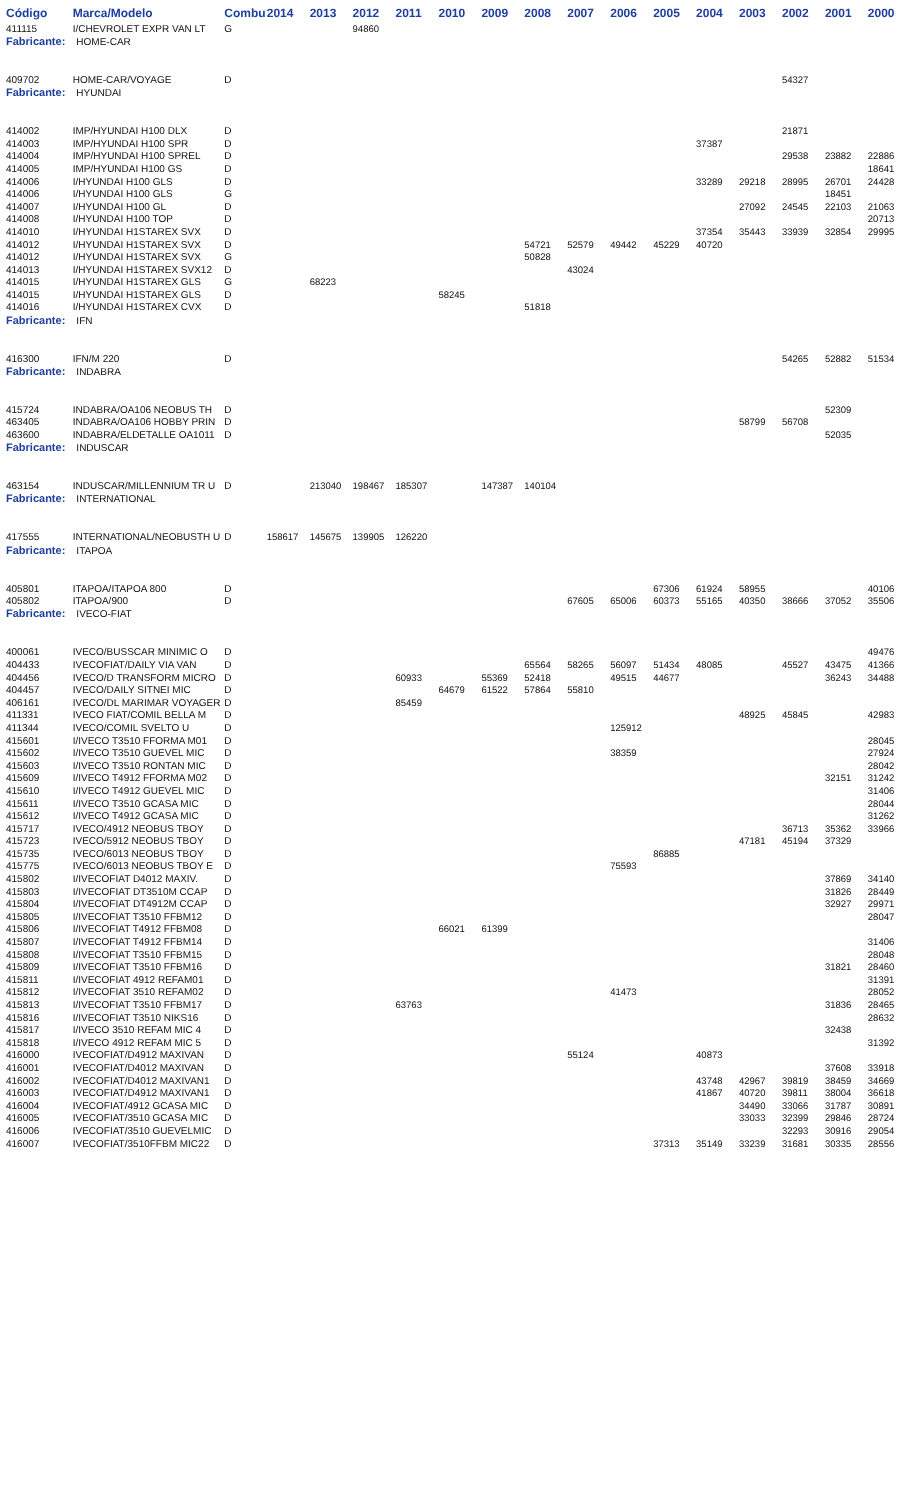| Código | Marca/Modelo | Combu | 2014 | 2013 | 2012 | 2011 | 2010 | 2009 | 2008 | 2007 | 2006 | 2005 | 2004 | 2003 | 2002 | 2001 | 2000 |
| --- | --- | --- | --- | --- | --- | --- | --- | --- | --- | --- | --- | --- | --- | --- | --- | --- | --- |
| 411115 | I/CHEVROLET EXPR VAN LT | G | | | 94860 | | | | | | | | | | | | |
| Fabricante: HOME-CAR | | | | | | | | | | | | | | | | | |
| 409702 | HOME-CAR/VOYAGE | D | | | | | | | | | | | | | 54327 | | |
| Fabricante: HYUNDAI | | | | | | | | | | | | | | | | | |
| 414002 | IMP/HYUNDAI H100 DLX | D | | | | | | | | | | | | | 21871 | | |
| 414003 | IMP/HYUNDAI H100 SPR | D | | | | | | | | | | | 37387 | | | | |
| 414004 | IMP/HYUNDAI H100 SPREL | D | | | | | | | | | | | | | 29538 | 23882 | 22886 |
| 414005 | IMP/HYUNDAI H100 GS | D | | | | | | | | | | | | | | | 18641 |
| 414006 | I/HYUNDAI H100 GLS | D | | | | | | | | | | | 33289 | 29218 | 28995 | 26701 | 24428 |
| 414006 | I/HYUNDAI H100 GLS | G | | | | | | | | | | | | | | 18451 | |
| 414007 | I/HYUNDAI H100 GL | D | | | | | | | | | | | | 27092 | 24545 | 22103 | 21063 |
| 414008 | I/HYUNDAI H100 TOP | D | | | | | | | | | | | | | | | 20713 |
| 414010 | I/HYUNDAI H1STAREX SVX | D | | | | | | | | | | | 37354 | 35443 | 33939 | 32854 | 29995 |
| 414012 | I/HYUNDAI H1STAREX SVX | D | | | | | | | 54721 | 52579 | 49442 | 45229 | 40720 | | | | |
| 414012 | I/HYUNDAI H1STAREX SVX | G | | | | | | | 50828 | | | | | | | | |
| 414013 | I/HYUNDAI H1STAREX SVX12 | D | | | | | | | | 43024 | | | | | | | |
| 414015 | I/HYUNDAI H1STAREX GLS | G | | 68223 | | | | | | | | | | | | | |
| 414015 | I/HYUNDAI H1STAREX GLS | D | | | | | 58245 | | | | | | | | | | |
| 414016 | I/HYUNDAI H1STAREX CVX | D | | | | | | | 51818 | | | | | | | | |
| Fabricante: IFN | | | | | | | | | | | | | | | | | |
| 416300 | IFN/M 220 | D | | | | | | | | | | | | | 54265 | 52882 | 51534 |
| Fabricante: INDABRA | | | | | | | | | | | | | | | | | |
| 415724 | INDABRA/OA106 NEOBUS TH | D | | | | | | | | | | | | | | 52309 | |
| 463405 | INDABRA/OA106 HOBBY PRIN | D | | | | | | | | | | | | 58799 | 56708 | | |
| 463600 | INDABRA/ELDETALLE OA1011 | D | | | | | | | | | | | | | | 52035 | |
| Fabricante: INDUSCAR | | | | | | | | | | | | | | | | | |
| 463154 | INDUSCAR/MILLENNIUM TR U | D | | 213040 | 198467 | 185307 | | 147387 | 140104 | | | | | | | | |
| Fabricante: INTERNATIONAL | | | | | | | | | | | | | | | | | |
| 417555 | INTERNATIONAL/NEOBUSTH U | D | 158617 | 145675 | 139905 | 126220 | | | | | | | | | | | |
| Fabricante: ITAPOA | | | | | | | | | | | | | | | | | |
| 405801 | ITAPOA/ITAPOA 800 | D | | | | | | | | | | 67306 | 61924 | 58955 | | | 40106 |
| 405802 | ITAPOA/900 | D | | | | | | | | 67605 | 65006 | 60373 | 55165 | 40350 | 38666 | 37052 | 35506 |
| Fabricante: IVECO-FIAT | | | | | | | | | | | | | | | | | |
| 400061 | IVECO/BUSSCAR MINIMIC O | D | | | | | | | | | | | | | | | 49476 |
| 404433 | IVECOFIAT/DAILY VIA VAN | D | | | | | | | 65564 | 58265 | 56097 | 51434 | 48085 | | 45527 | 43475 | 41366 |
| 404456 | IVECO/D TRANSFORM MICRO | D | | | | 60933 | | 55369 | 52418 | | 49515 | 44677 | | | | 36243 | 34488 |
| 404457 | IVECO/DAILY SITNEI MIC | D | | | | | 64679 | 61522 | 57864 | 55810 | | | | | | | |
| 406161 | IVECO/DL MARIMAR VOYAGER | D | | | | 85459 | | | | | | | | | | | |
| 411331 | IVECO FIAT/COMIL BELLA M | D | | | | | | | | | | | | 48925 | 45845 | | 42983 |
| 411344 | IVECO/COMIL SVELTO U | D | | | | | | | | | 125912 | | | | | | |
| 415601 | I/IVECO T3510 FFORMA M01 | D | | | | | | | | | | | | | | | 28045 |
| 415602 | I/IVECO T3510 GUEVEL MIC | D | | | | | | | | | 38359 | | | | | | 27924 |
| 415603 | I/IVECO T3510 RONTAN MIC | D | | | | | | | | | | | | | | | 28042 |
| 415609 | I/IVECO T4912 FFORMA M02 | D | | | | | | | | | | | | | | 32151 | 31242 |
| 415610 | I/IVECO T4912 GUEVEL MIC | D | | | | | | | | | | | | | | | 31406 |
| 415611 | I/IVECO T3510 GCASA MIC | D | | | | | | | | | | | | | | | 28044 |
| 415612 | I/IVECO T4912 GCASA MIC | D | | | | | | | | | | | | | | | 31262 |
| 415717 | IVECO/4912 NEOBUS TBOY | D | | | | | | | | | | | | | 36713 | 35362 | 33966 |
| 415723 | IVECO/5912 NEOBUS TBOY | D | | | | | | | | | | | | 47181 | 45194 | 37329 | |
| 415735 | IVECO/6013 NEOBUS TBOY | D | | | | | | | | | | 86885 | | | | | |
| 415775 | IVECO/6013 NEOBUS TBOY E | D | | | | | | | | | 75593 | | | | | | |
| 415802 | I/IVECOFIAT D4012 MAXIV. | D | | | | | | | | | | | | | | 37869 | 34140 |
| 415803 | I/IVECOFIAT DT3510M CCAP | D | | | | | | | | | | | | | | 31826 | 28449 |
| 415804 | I/IVECOFIAT DT4912M CCAP | D | | | | | | | | | | | | | | 32927 | 29971 |
| 415805 | I/IVECOFIAT T3510 FFBM12 | D | | | | | | | | | | | | | | | 28047 |
| 415806 | I/IVECOFIAT T4912 FFBM08 | D | | | | | 66021 | 61399 | | | | | | | | | |
| 415807 | I/IVECOFIAT T4912 FFBM14 | D | | | | | | | | | | | | | | | 31406 |
| 415808 | I/IVECOFIAT T3510 FFBM15 | D | | | | | | | | | | | | | | | 28048 |
| 415809 | I/IVECOFIAT T3510 FFBM16 | D | | | | | | | | | | | | | | 31821 | 28460 |
| 415811 | I/IVECOFIAT 4912 REFAM01 | D | | | | | | | | | | | | | | | 31391 |
| 415812 | I/IVECOFIAT 3510 REFAM02 | D | | | | | | | | | 41473 | | | | | | 28052 |
| 415813 | I/IVECOFIAT T3510 FFBM17 | D | | | | 63763 | | | | | | | | | | 31836 | 28465 |
| 415816 | I/IVECOFIAT T3510 NIKS16 | D | | | | | | | | | | | | | | | 28632 |
| 415817 | I/IVECO 3510 REFAM MIC 4 | D | | | | | | | | | | | | | | 32438 | |
| 415818 | I/IVECO 4912 REFAM MIC 5 | D | | | | | | | | | | | | | | | 31392 |
| 416000 | IVECOFIAT/D4912 MAXIVAN | D | | | | | | | | 55124 | | | 40873 | | | | |
| 416001 | IVECOFIAT/D4012 MAXIVAN | D | | | | | | | | | | | | | | 37608 | 33918 |
| 416002 | IVECOFIAT/D4012 MAXIVAN1 | D | | | | | | | | | | | 43748 | 42967 | 39819 | 38459 | 34669 |
| 416003 | IVECOFIAT/D4912 MAXIVAN1 | D | | | | | | | | | | | 41867 | 40720 | 39811 | 38004 | 36618 |
| 416004 | IVECOFIAT/4912 GCASA MIC | D | | | | | | | | | | | | 34490 | 33066 | 31787 | 30891 |
| 416005 | IVECOFIAT/3510 GCASA MIC | D | | | | | | | | | | | | 33033 | 32399 | 29846 | 28724 |
| 416006 | IVECOFIAT/3510 GUEVELMIC | D | | | | | | | | | | | | | 32293 | 30916 | 29054 |
| 416007 | IVECOFIAT/3510FFBM MIC22 | D | | | | | | | | | | 37313 | 35149 | 33239 | 31681 | 30335 | 28556 |